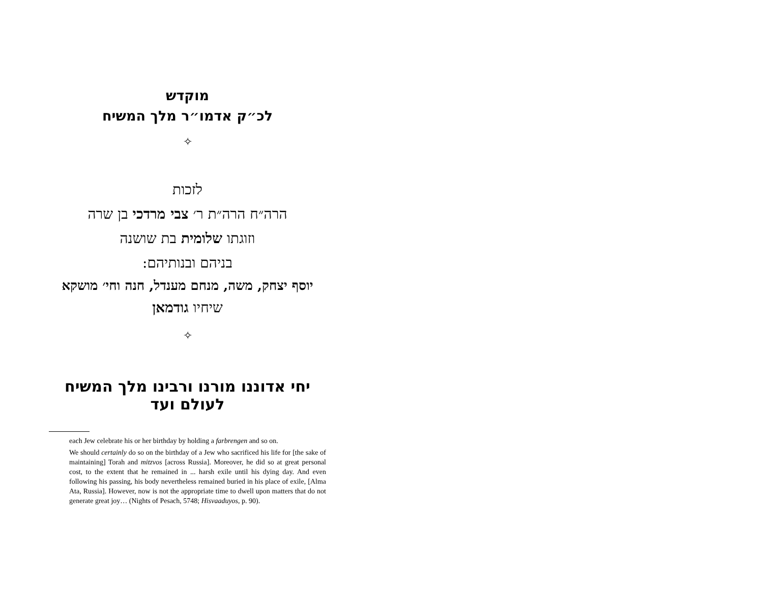מוקדש
לכ״ק אדמו״ר מלך המשיח
✧
לזכות
הרה״ח הרה״ת ר׳ צבי מרדכי בן שרה
וזוגתו שלומית בת שושנה
בניהם ובנותיהם:
יוסף יצחק, משה, מנחם מענדל, חנה וחי׳ מושקא
שיחיו גודמאן
✧
יחי אדוננו מורנו ורבינו מלך המשיח לעולם ועד
each Jew celebrate his or her birthday by holding a farbrengen and so on.
We should certainly do so on the birthday of a Jew who sacrificed his life for [the sake of maintaining] Torah and mitzvos [across Russia]. Moreover, he did so at great personal cost, to the extent that he remained in ... harsh exile until his dying day. And even following his passing, his body nevertheless remained buried in his place of exile, [Alma Ata, Russia]. However, now is not the appropriate time to dwell upon matters that do not generate great joy… (Nights of Pesach, 5748; Hisvaaduyos, p. 90).